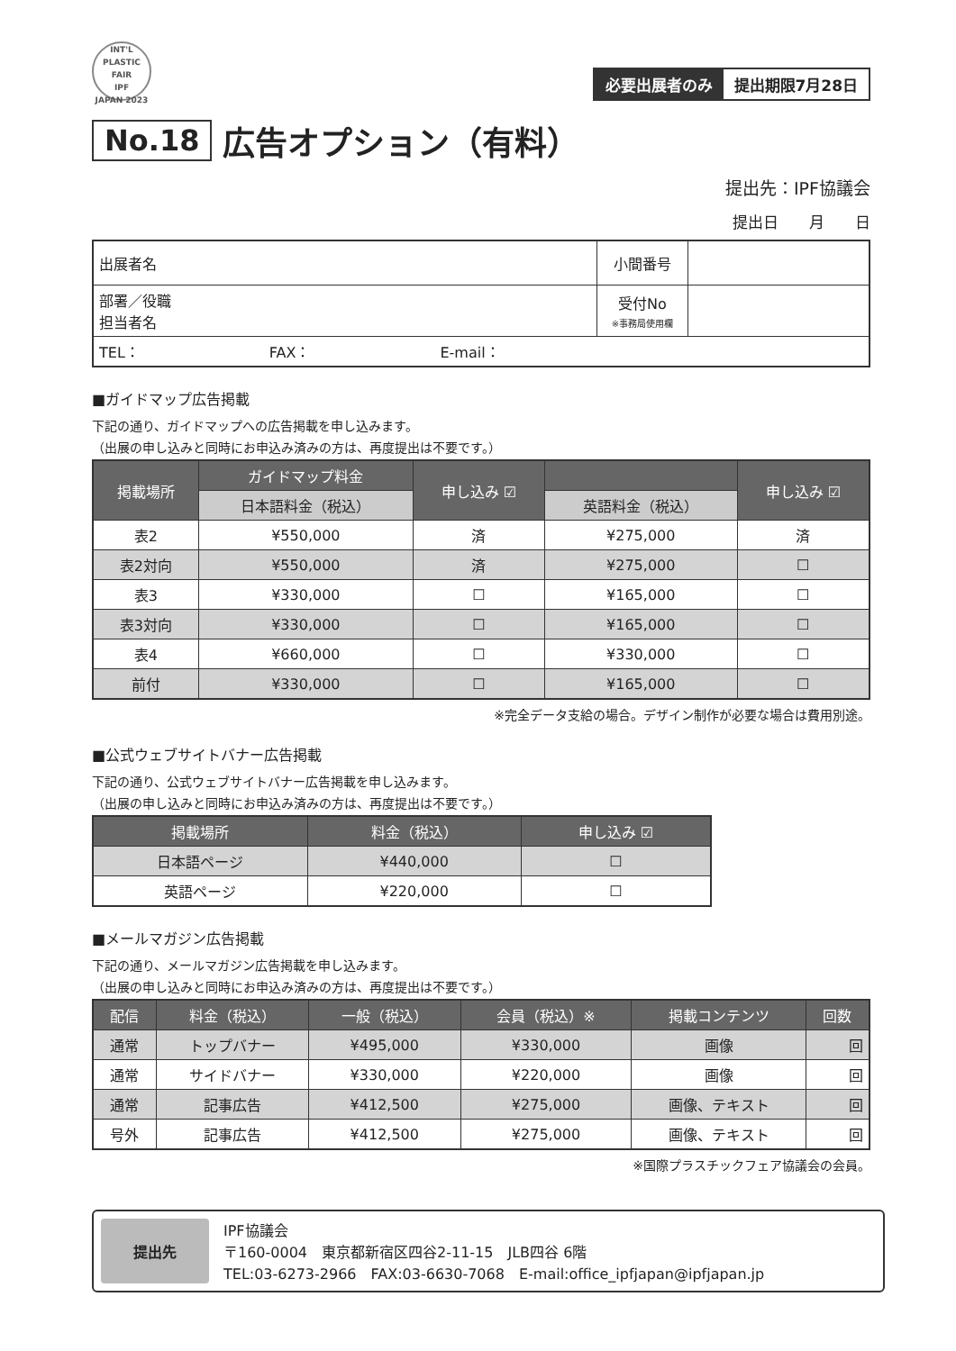INT'L PLASTIC FAIR
IPF
JAPAN 2023
必要出展者のみ 提出期限7月28日
No.18 広告オプション（有料）
提出先：IPF協議会
提出日　　月　　日
| 出展者名 | 小間番号 | |
| 部署／役職 担当者名 | 受付No ※事務局使用欄 | |
| TEL： FAX： E-mail： | | |
■ガイドマップ広告掲載
下記の通り、ガイドマップへの広告掲載を申し込みます。
（出展の申し込みと同時にお申込み済みの方は、再度提出は不要です。）
| 掲載場所 | ガイドマップ料金 | 申し込み ☑ | | 申し込み ☑ |
| --- | --- | --- | --- | --- |
| | 日本語料金（税込） | | 英語料金（税込） | |
| 表2 | ¥550,000 | 済 | ¥275,000 | 済 |
| 表2対向 | ¥550,000 | 済 | ¥275,000 | ☐ |
| 表3 | ¥330,000 | ☐ | ¥165,000 | ☐ |
| 表3対向 | ¥330,000 | ☐ | ¥165,000 | ☐ |
| 表4 | ¥660,000 | ☐ | ¥330,000 | ☐ |
| 前付 | ¥330,000 | ☐ | ¥165,000 | ☐ |
※完全データ支給の場合。デザイン制作が必要な場合は費用別途。
■公式ウェブサイトバナー広告掲載
下記の通り、公式ウェブサイトバナー広告掲載を申し込みます。
（出展の申し込みと同時にお申込み済みの方は、再度提出は不要です。）
| 掲載場所 | 料金（税込） | 申し込み ☑ |
| --- | --- | --- |
| 日本語ページ | ¥440,000 | ☐ |
| 英語ページ | ¥220,000 | ☐ |
■メールマガジン広告掲載
下記の通り、メールマガジン広告掲載を申し込みます。
（出展の申し込みと同時にお申込み済みの方は、再度提出は不要です。）
| 配信 | 料金（税込） | 一般（税込） | 会員（税込）※ | 掲載コンテンツ | 回数 |
| --- | --- | --- | --- | --- | --- |
| 通常 | トップバナー | ¥495,000 | ¥330,000 | 画像 | 回 |
| 通常 | サイドバナー | ¥330,000 | ¥220,000 | 画像 | 回 |
| 通常 | 記事広告 | ¥412,500 | ¥275,000 | 画像、テキスト | 回 |
| 号外 | 記事広告 | ¥412,500 | ¥275,000 | 画像、テキスト | 回 |
※国際プラスチックフェア協議会の会員。
提出先 IPF協議会
〒160-0004　東京都新宿区四谷2-11-15　JLB四谷 6階
TEL:03-6273-2966　FAX:03-6630-7068　E-mail:office_ipfjapan@ipfjapan.jp